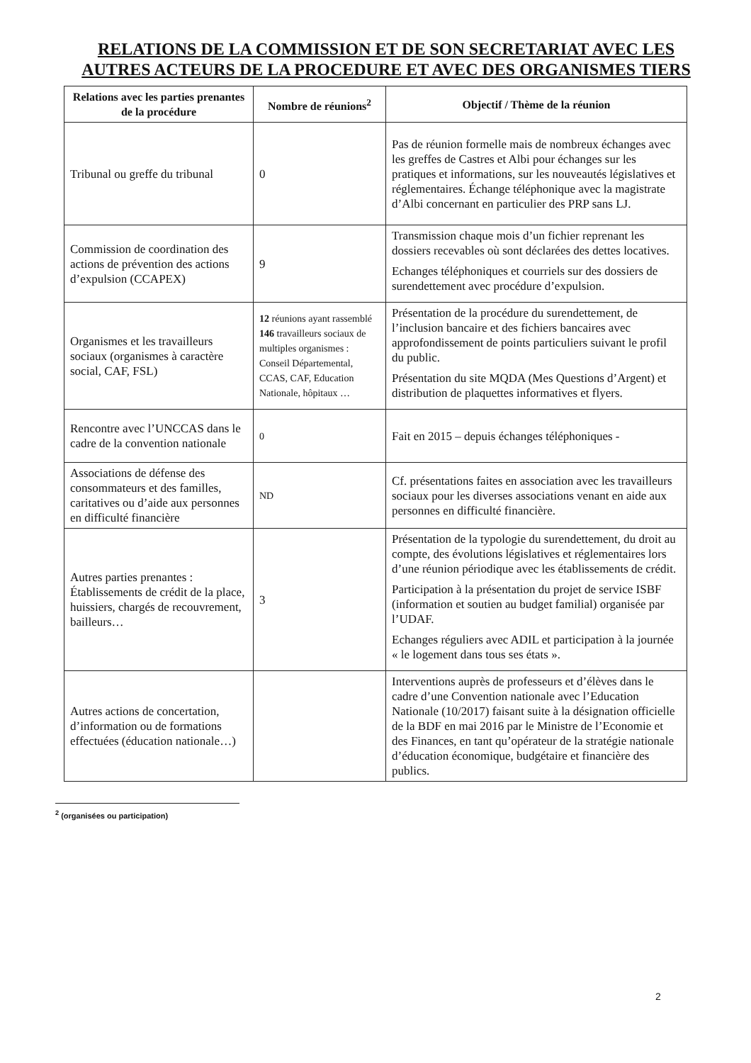RELATIONS DE LA COMMISSION ET DE SON SECRETARIAT AVEC LES AUTRES ACTEURS DE LA PROCEDURE ET AVEC DES ORGANISMES TIERS
| Relations avec les parties prenantes de la procédure | Nombre de réunions<sup>2</sup> | Objectif / Thème de la réunion |
| --- | --- | --- |
| Tribunal ou greffe du tribunal | 0 | Pas de réunion formelle mais de nombreux échanges avec les greffes de Castres et Albi pour échanges sur les pratiques et informations, sur les nouveautés législatives et réglementaires. Échange téléphonique avec la magistrate d’Albi concernant en particulier des PRP sans LJ. |
| Commission de coordination des actions de prévention des actions d’expulsion (CCAPEX) | 9 | Transmission chaque mois d’un fichier reprenant les dossiers recevables où sont déclarées des dettes locatives. Echanges téléphoniques et courriels sur des dossiers de surendettement avec procédure d’expulsion. |
| Organismes et les travailleurs sociaux (organismes à caractère social, CAF, FSL) | 12 réunions ayant rassemblé 146 travailleurs sociaux de multiples organismes : Conseil Départemental, CCAS, CAF, Education Nationale, hôpitaux … | Présentation de la procédure du surendettement, de l’inclusion bancaire et des fichiers bancaires avec approfondissement de points particuliers suivant le profil du public. Présentation du site MQDA (Mes Questions d’Argent) et distribution de plaquettes informatives et flyers. |
| Rencontre avec l’UNCCAS dans le cadre de la convention nationale | 0 | Fait en 2015 – depuis échanges téléphoniques - |
| Associations de défense des consommateurs et des familles, caritatives ou d’aide aux personnes en difficulté financière | ND | Cf. présentations faites en association avec les travailleurs sociaux pour les diverses associations venant en aide aux personnes en difficulté financière. |
| Autres parties prenantes : Établissements de crédit de la place, huissiers, chargés de recouvrement, bailleurs… | 3 | Présentation de la typologie du surendettement, du droit au compte, des évolutions législatives et réglementaires lors d’une réunion périodique avec les établissements de crédit. Participation à la présentation du projet de service ISBF (information et soutien au budget familial) organisée par l’UDAF. Echanges réguliers avec ADIL et participation à la journée « le logement dans tous ses états ». |
| Autres actions de concertation, d’information ou de formations effectuées (éducation nationale…) | | Interventions auprès de professeurs et d’élèves dans le cadre d’une Convention nationale avec l’Education Nationale (10/2017) faisant suite à la désignation officielle de la BDF en mai 2016 par le Ministre de l’Economie et des Finances, en tant qu’opérateur de la stratégie nationale d’éducation économique, budgétaire et financière des publics. |
<sup>2</sup> (organisées ou participation)
2